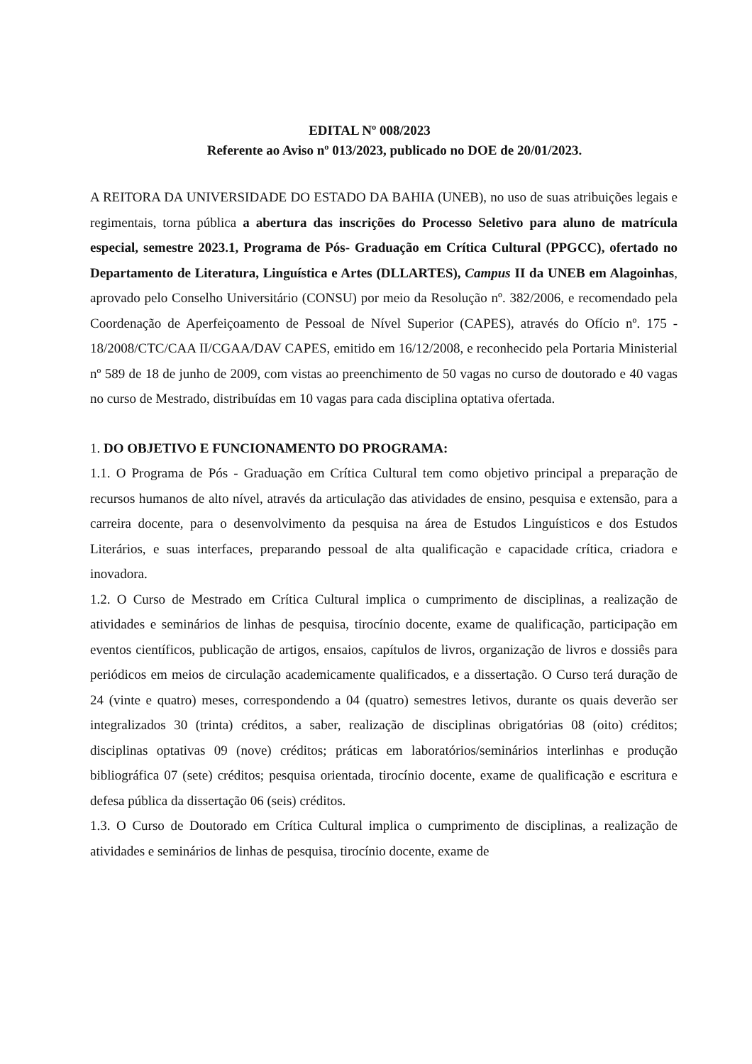EDITAL Nº 008/2023
Referente ao Aviso nº 013/2023, publicado no DOE de 20/01/2023.
A REITORA DA UNIVERSIDADE DO ESTADO DA BAHIA (UNEB), no uso de suas atribuições legais e regimentais, torna pública a abertura das inscrições do Processo Seletivo para aluno de matrícula especial, semestre 2023.1, Programa de Pós- Graduação em Crítica Cultural (PPGCC), ofertado no Departamento de Literatura, Linguística e Artes (DLLARTES), Campus II da UNEB em Alagoinhas, aprovado pelo Conselho Universitário (CONSU) por meio da Resolução nº. 382/2006, e recomendado pela Coordenação de Aperfeiçoamento de Pessoal de Nível Superior (CAPES), através do Ofício nº. 175 - 18/2008/CTC/CAA II/CGAA/DAV CAPES, emitido em 16/12/2008, e reconhecido pela Portaria Ministerial nº 589 de 18 de junho de 2009, com vistas ao preenchimento de 50 vagas no curso de doutorado e 40 vagas no curso de Mestrado, distribuídas em 10 vagas para cada disciplina optativa ofertada.
1. DO OBJETIVO E FUNCIONAMENTO DO PROGRAMA:
1.1. O Programa de Pós - Graduação em Crítica Cultural tem como objetivo principal a preparação de recursos humanos de alto nível, através da articulação das atividades de ensino, pesquisa e extensão, para a carreira docente, para o desenvolvimento da pesquisa na área de Estudos Linguísticos e dos Estudos Literários, e suas interfaces, preparando pessoal de alta qualificação e capacidade crítica, criadora e inovadora.
1.2. O Curso de Mestrado em Crítica Cultural implica o cumprimento de disciplinas, a realização de atividades e seminários de linhas de pesquisa, tirocínio docente, exame de qualificação, participação em eventos científicos, publicação de artigos, ensaios, capítulos de livros, organização de livros e dossiês para periódicos em meios de circulação academicamente qualificados, e a dissertação. O Curso terá duração de 24 (vinte e quatro) meses, correspondendo a 04 (quatro) semestres letivos, durante os quais deverão ser integralizados 30 (trinta) créditos, a saber, realização de disciplinas obrigatórias 08 (oito) créditos; disciplinas optativas 09 (nove) créditos; práticas em laboratórios/seminários interlinhas e produção bibliográfica 07 (sete) créditos; pesquisa orientada, tirocínio docente, exame de qualificação e escritura e defesa pública da dissertação 06 (seis) créditos.
1.3. O Curso de Doutorado em Crítica Cultural implica o cumprimento de disciplinas, a realização de atividades e seminários de linhas de pesquisa, tirocínio docente, exame de